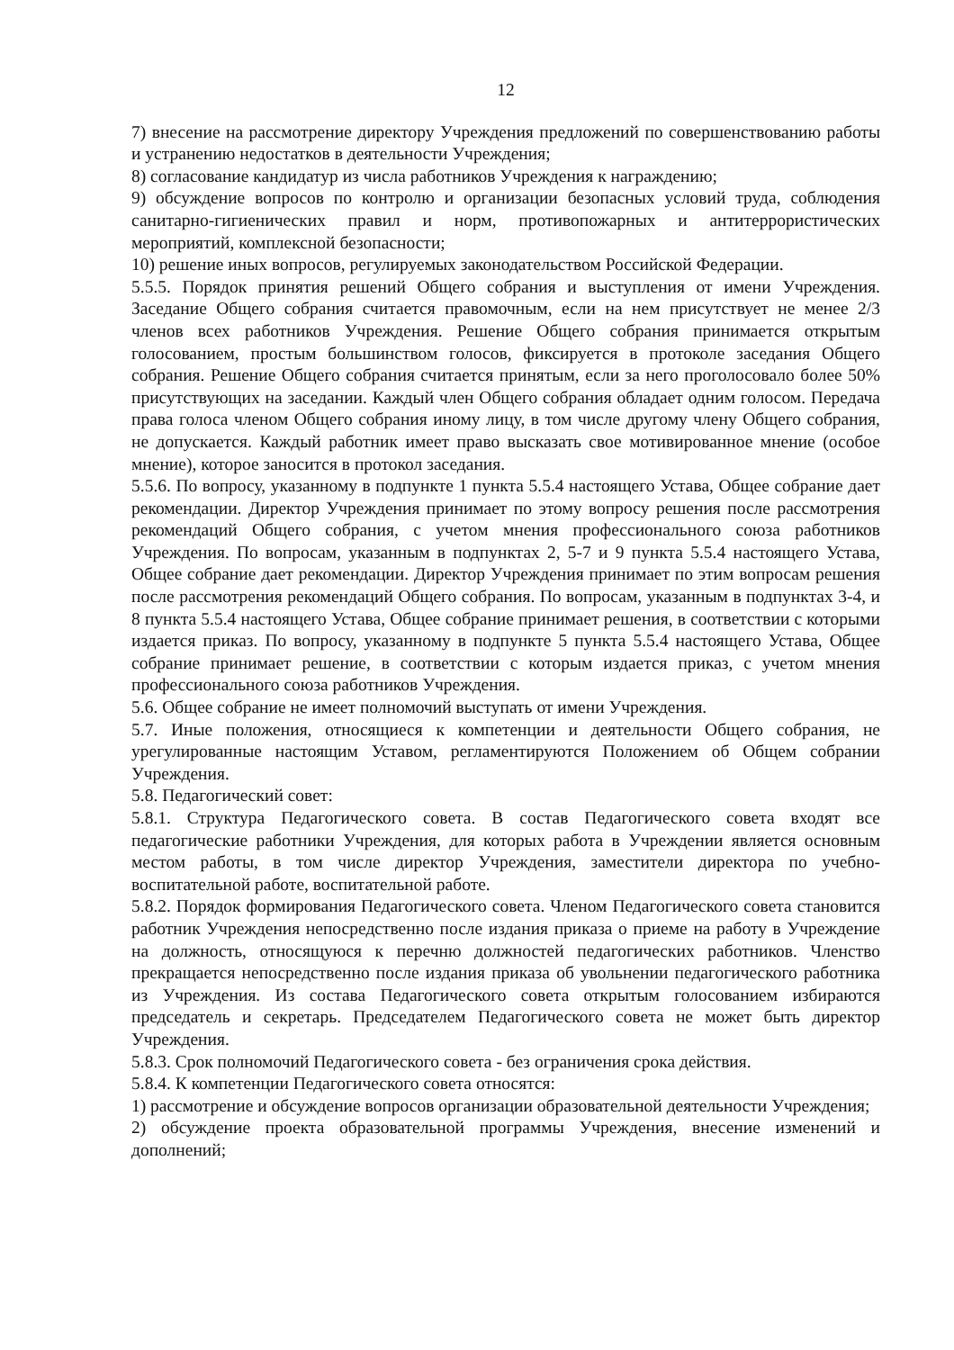12
7) внесение на рассмотрение директору Учреждения предложений по совершенствованию работы и устранению недостатков в деятельности Учреждения;
8) согласование кандидатур из числа работников Учреждения к награждению;
9) обсуждение вопросов по контролю и организации безопасных условий труда, соблюдения санитарно-гигиенических правил и норм, противопожарных и антитеррористических мероприятий, комплексной безопасности;
10) решение иных вопросов, регулируемых законодательством Российской Федерации.
5.5.5. Порядок принятия решений Общего собрания и выступления от имени Учреждения. Заседание Общего собрания считается правомочным, если на нем присутствует не менее 2/3 членов всех работников Учреждения. Решение Общего собрания принимается открытым голосованием, простым большинством голосов, фиксируется в протоколе заседания Общего собрания. Решение Общего собрания считается принятым, если за него проголосовало более 50% присутствующих на заседании. Каждый член Общего собрания обладает одним голосом. Передача права голоса членом Общего собрания иному лицу, в том числе другому члену Общего собрания, не допускается. Каждый работник имеет право высказать свое мотивированное мнение (особое мнение), которое заносится в протокол заседания.
5.5.6. По вопросу, указанному в подпункте 1 пункта 5.5.4 настоящего Устава, Общее собрание дает рекомендации. Директор Учреждения принимает по этому вопросу решения после рассмотрения рекомендаций Общего собрания, с учетом мнения профессионального союза работников Учреждения. По вопросам, указанным в подпунктах 2, 5-7 и 9 пункта 5.5.4 настоящего Устава, Общее собрание дает рекомендации. Директор Учреждения принимает по этим вопросам решения после рассмотрения рекомендаций Общего собрания. По вопросам, указанным в подпунктах 3-4, и 8 пункта 5.5.4 настоящего Устава, Общее собрание принимает решения, в соответствии с которыми издается приказ. По вопросу, указанному в подпункте 5 пункта 5.5.4 настоящего Устава, Общее собрание принимает решение, в соответствии с которым издается приказ, с учетом мнения профессионального союза работников Учреждения.
5.6. Общее собрание не имеет полномочий выступать от имени Учреждения.
5.7. Иные положения, относящиеся к компетенции и деятельности Общего собрания, не урегулированные настоящим Уставом, регламентируются Положением об Общем собрании Учреждения.
5.8. Педагогический совет:
5.8.1. Структура Педагогического совета. В состав Педагогического совета входят все педагогические работники Учреждения, для которых работа в Учреждении является основным местом работы, в том числе директор Учреждения, заместители директора по учебно-воспитательной работе, воспитательной работе.
5.8.2. Порядок формирования Педагогического совета. Членом Педагогического совета становится работник Учреждения непосредственно после издания приказа о приеме на работу в Учреждение на должность, относящуюся к перечню должностей педагогических работников. Членство прекращается непосредственно после издания приказа об увольнении педагогического работника из Учреждения. Из состава Педагогического совета открытым голосованием избираются председатель и секретарь. Председателем Педагогического совета не может быть директор Учреждения.
5.8.3. Срок полномочий Педагогического совета - без ограничения срока действия.
5.8.4. К компетенции Педагогического совета относятся:
1) рассмотрение и обсуждение вопросов организации образовательной деятельности Учреждения;
2) обсуждение проекта образовательной программы Учреждения, внесение изменений и дополнений;